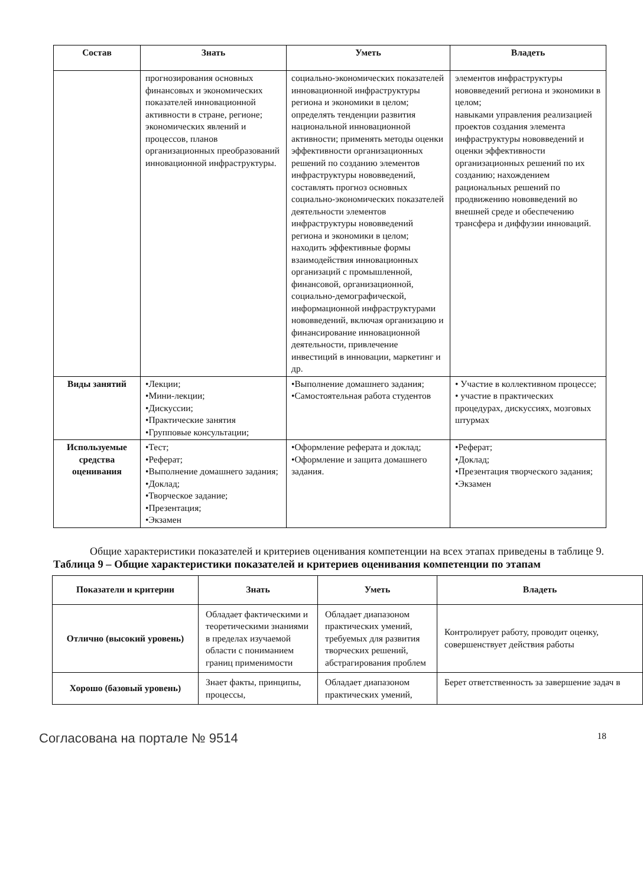| Состав | Знать | Уметь | Владеть |
| --- | --- | --- | --- |
| | прогнозирования основных финансовых и экономических показателей инновационной активности в стране, регионе; экономических явлений и процессов, планов организационных преобразований инновационной инфраструктуры. | социально-экономических показателей инновационной инфраструктуры региона и экономики в целом; определять тенденции развития национальной инновационной активности; применять методы оценки эффективности организационных решений по созданию элементов инфраструктуры нововведений, составлять прогноз основных социально-экономических показателей деятельности элементов инфраструктуры нововведений региона и экономики в целом; находить эффективные формы взаимодействия инновационных организаций с промышленной, финансовой, организационной, социально-демографической, информационной инфраструктурами нововведений, включая организацию и финансирование инновационной деятельности, привлечение инвестиций в инновации, маркетинг и др. | элементов инфраструктуры нововведений региона и экономики в целом; навыками управления реализацией проектов создания элемента инфраструктуры нововведений и оценки эффективности организационных решений по их созданию; нахождением рациональных решений по продвижению нововведений во внешней среде и обеспечению трансфера и диффузии инноваций. |
| Виды занятий | •Лекции; •Мини-лекции; •Дискуссии; •Практические занятия •Групповые консультации; | •Выполнение домашнего задания; •Самостоятельная работа студентов | • Участие в коллективном процессе; • участие в практических процедурах, дискуссиях, мозговых штурмах |
| Используемые средства оценивания | •Тест; •Реферат; •Выполнение домашнего задания; •Доклад; •Творческое задание; •Презентация; •Экзамен | •Оформление реферата и доклад; •Оформление и защита домашнего задания. | •Реферат; •Доклад; •Презентация творческого задания; •Экзамен |
Общие характеристики показателей и критериев оценивания компетенции на всех этапах приведены в таблице 9.
Таблица 9 – Общие характеристики показателей и критериев оценивания компетенции по этапам
| Показатели и критерии | Знать | Уметь | Владеть |
| --- | --- | --- | --- |
| Отлично (высокий уровень) | Обладает фактическими и теоретическими знаниями в пределах изучаемой области с пониманием границ применимости | Обладает диапазоном практических умений, требуемых для развития творческих решений, абстрагирования проблем | Контролирует работу, проводит оценку, совершенствует действия работы |
| Хорошо (базовый уровень) | Знает факты, принципы, процессы, | Обладает диапазоном практических умений, | Берет ответственность за завершение задач в |
Согласована на портале № 9514 18